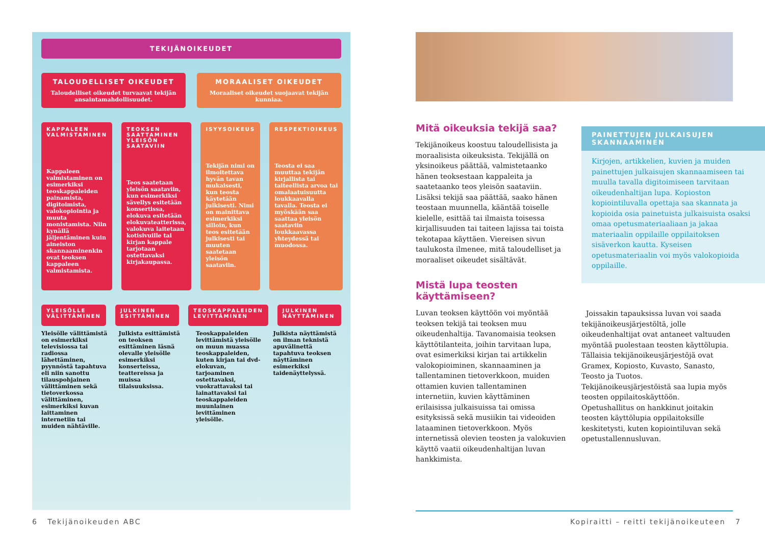TEKIJÄNOIKEUDET
TALOUDELLISET OIKEUDET
Taloudelliset oikeudet turvaavat tekijän ansaintamahdollisuudet.
MORAALISET OIKEUDET
Moraaliset oikeudet suojaavat tekijän kunniaa.
KAPPALEEN VALMISTAMINEN
Kappaleen valmistaminen on esimerkiksi teoskappaleiden painamista, digitoimista, valokopiointia ja muuta monistamista. Niin kynällä jäljentäminen kuin aineiston skannaaminenkin ovat teoksen kappaleen valmistamista.
TEOKSEN SAATTAMINEN YLEISÖN SAATAVIIN
Teos saatetaan yleisön saataviin, kun esimerkiksi sävellys esitetään konsertissa, elokuva esitetään elokuvateatterissa, valokuva laitetaan kotisivuille tai kirjan kappale tarjotaan ostettavaksi kirjakaupassa.
ISYYSOIKEUS
Tekijän nimi on ilmoitettava hyvän tavan mukaisesti, kun teosta käytetään julkisesti. Nimi on mainittava esimerkiksi silloin, kun teos esitetään julkisesti tai muuten saatetaan yleisön saataviin.
RESPEKTIOIKEUS
Teosta ei saa muuttaa tekijän kirjallista tai taiteellista arvoa tai omalaatuisuutta loukkaavalla tavalla. Teosta ei myöskään saa saattaa yleisön saataviin loukkaavassa yhteydessä tai muodossa.
YLEISÖLLE VÄLITTÄMINEN JULKINEN ESITTÄMINEN TEOSKAPPALEIDEN LEVITTÄMINEN JULKINEN NÄYTTÄMINEN
Yleisölle välittämistä on esimerkiksi televisiossa tai radiossa lähettäminen, pyynnöstä tapahtuva eli niin sanottu tilauspohjainen välittäminen sekä tietoverkossa välittäminen, esimerkiksi kuvan laittaminen internetiin tai muiden nähtäville.
Julkista esittämistä on teoksen esittäminen läsnä olevalle yleisölle esimerkiksi konserteissa, teattereissa ja muissa tilaisuuksissa.
Teoskappaleiden levittämistä yleisölle on muun muassa teoskappaleiden, kuten kirjan tai dvd-elokuvan, tarjoaminen ostettavaksi, vuokrattavaksi tai lainattavaksi tai teoskappaleiden muunlainen levittäminen yleisölle.
Julkista näyttämistä on ilman teknistä apuvälinettä tapahtuva teoksen näyttäminen esimerkiksi taidenäyttelyssä.
6 Tekijänoikeuden ABC
Mitä oikeuksia tekijä saa?
Tekijänoikeus koostuu taloudellisista ja moraalisista oikeuksista. Tekijällä on yksinoikeus päättää, valmistetaanko hänen teoksestaan kappaleita ja saatetaanko teos yleisön saataviin. Lisäksi tekijä saa päättää, saako hänen teostaan muunnella, kääntää toiselle kielelle, esittää tai ilmaista toisessa kirjallisuuden tai taiteen lajissa tai toista tekotapaa käyttäen. Viereisen sivun taulukosta ilmenee, mitä taloudelliset ja moraaliset oikeudet sisältävät.
PAINETTUJEN JULKAISUJEN SKANNAAMINEN
Kirjojen, artikkelien, kuvien ja muiden painettujen julkaisujen skannaamiseen tai muulla tavalla digitoimiseen tarvitaan oikeudenhaltijan lupa. Kopioston kopiointiluvalla opettaja saa skannata ja kopioida osia painetuista julkaisuista osaksi omaa opetusmateriaaliaan ja jakaa materiaalin oppilaille oppilaitoksen sisäverkon kautta. Kyseisen opetusmateriaalin voi myös valokopioida oppilaille.
Mistä lupa teosten käyttämiseen?
Luvan teoksen käyttöön voi myöntää teoksen tekijä tai teoksen muu oikeudenhaltija. Tavanomaisia teoksen käyttötilanteita, joihin tarvitaan lupa, ovat esimerkiksi kirjan tai artikkelin valokopioiminen, skannaaminen ja tallentaminen tietoverkkoon, muiden ottamien kuvien tallentaminen internetiin, kuvien käyttäminen erilaisissa julkaisuissa tai omissa esityksissä sekä musiikin tai videoiden lataaminen tietoverkkoon. Myös internetissä olevien teosten ja valokuvien käyttö vaatii oikeudenhaltijan luvan hankkimista.
Joissakin tapauksissa luvan voi saada tekijänoikeusjärjestöltä, jolle oikeudenhaltijat ovat antaneet valtuuden myöntää puolestaan teosten käyttölupia. Tällaisia tekijänoikeusjärjestöjä ovat Gramex, Kopiosto, Kuvasto, Sanasto, Teosto ja Tuotos. Tekijänoikeusjärjestöistä saa lupia myös teosten oppilaitoskäyttöön. Opetushallitus on hankkinut joitakin teosten käyttölupia oppilaitoksille keskitetysti, kuten kopiointiluvan sekä opetustallennusluvan.
Kopiraitti – reitti tekijänoikeuteen 7